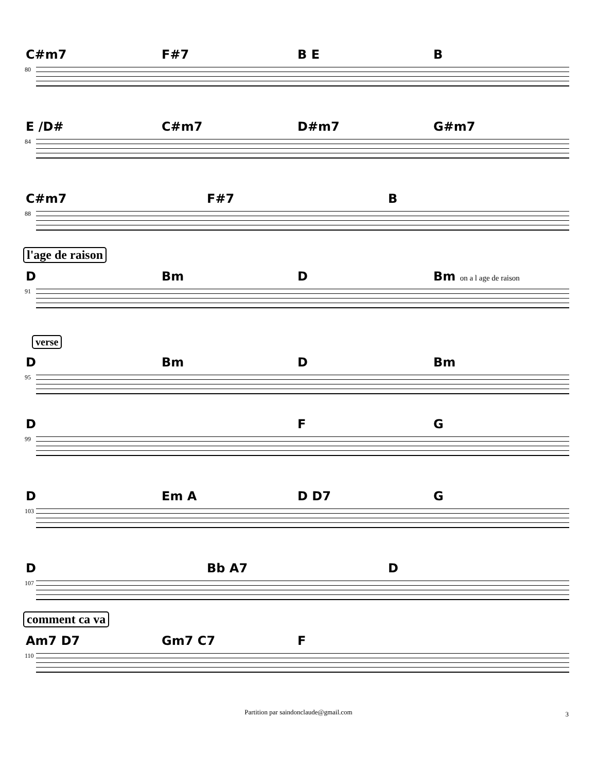C#m7 F#7 B E B
80
E /D# C#m7 D#m7 G#m7
84
C#m7 F#7 B
88
l'age de raison
D Bm D Bm on a l age de raison
91
verse
D Bm D Bm
95
D FG
99
D Em A D D7 G
103
D Bb A7 D
107
comment ca va
Am7 D7 Gm7 C7 F
110
Partition par saindonclaude@gmail.com 3